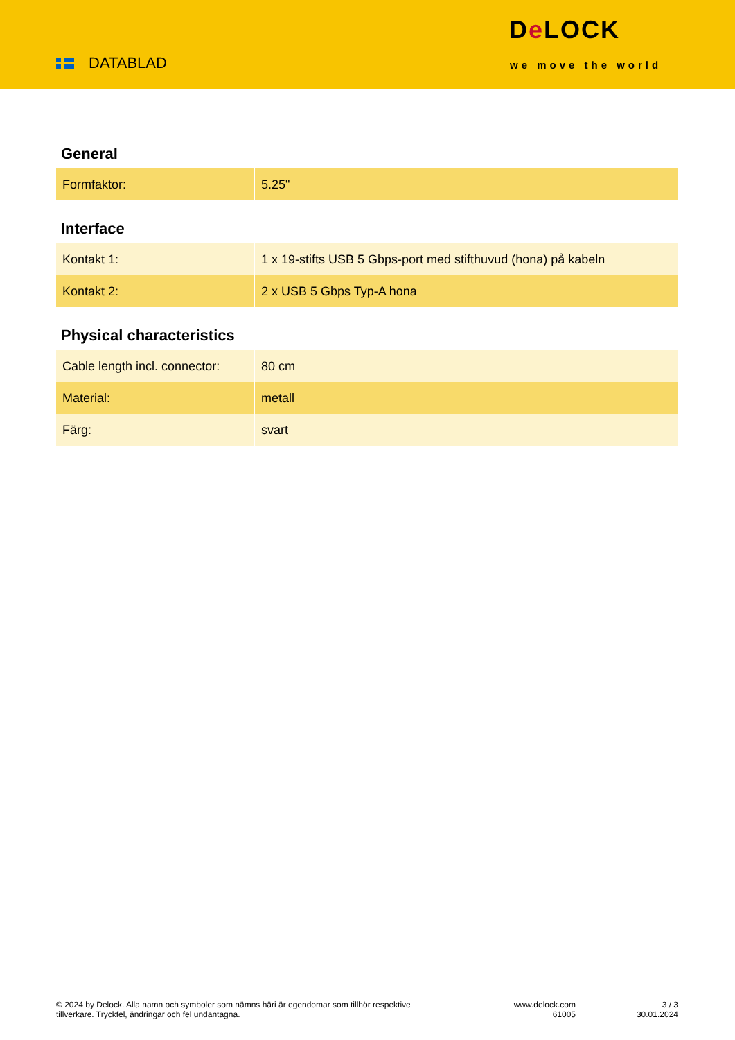DATABLAD
De LOCK
we move the world
General
| Formfaktor: | 5.25" |
Interface
| Kontakt 1: | 1 x 19-stifts USB 5 Gbps-port med stifthuvud (hona) på kabeln |
| Kontakt 2: | 2 x USB 5 Gbps Typ-A hona |
Physical characteristics
| Cable length incl. connector: | 80 cm |
| Material: | metall |
| Färg: | svart |
© 2024 by Delock. Alla namn och symboler som nämns häri är egendomar som tillhör respektive tillverkare. Tryckfel, ändringar och fel undantagna.
www.delock.com
61005
3 / 3
30.01.2024